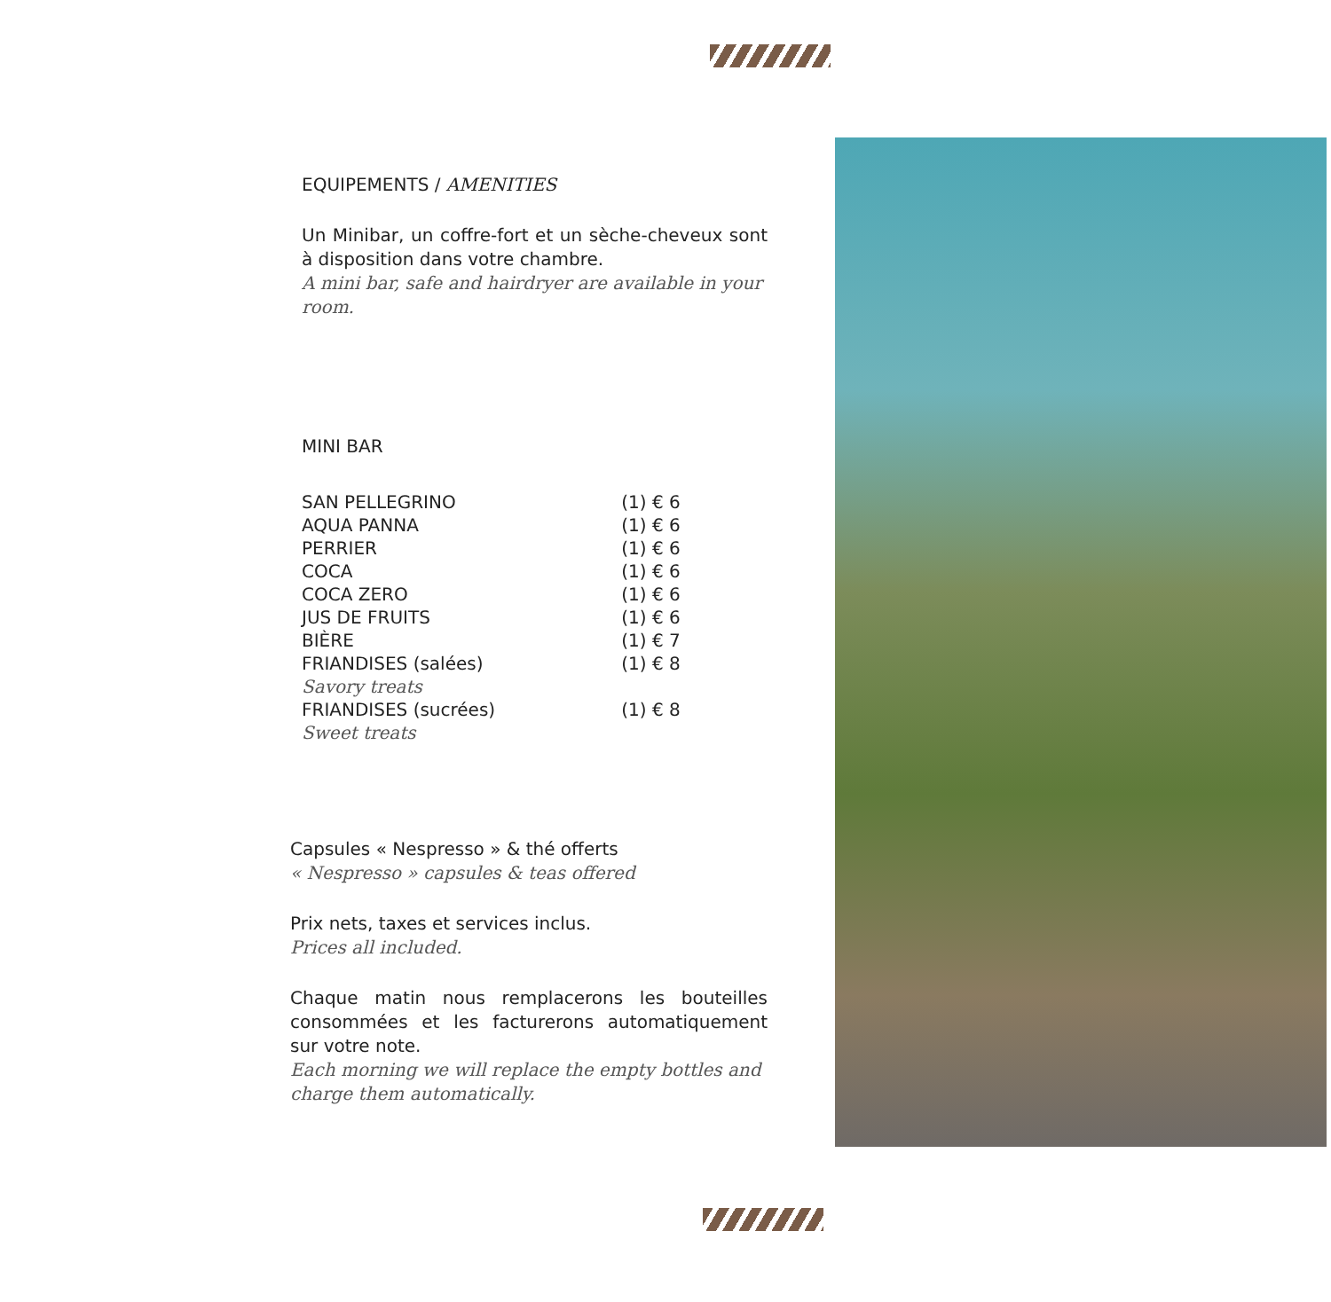EQUIPEMENTS / AMENITIES
Un Minibar, un coffre-fort et un sèche-cheveux sont à disposition dans votre chambre.
A mini bar, safe and hairdryer are available in your room.
MINI BAR
| SAN PELLEGRINO | (1) € 6 |
| AQUA PANNA | (1) € 6 |
| PERRIER | (1) € 6 |
| COCA | (1) € 6 |
| COCA ZERO | (1) € 6 |
| JUS DE FRUITS | (1) € 6 |
| BIÈRE | (1) € 7 |
| FRIANDISES (salées) Savory treats | (1) € 8 |
| FRIANDISES (sucrées) Sweet treats | (1) € 8 |
Capsules « Nespresso » & thé offerts
« Nespresso » capsules & teas offered
Prix nets, taxes et services inclus.
Prices all included.
Chaque matin nous remplacerons les bouteilles consommées et les facturerons automatiquement sur votre note.
Each morning we will replace the empty bottles and charge them automatically.